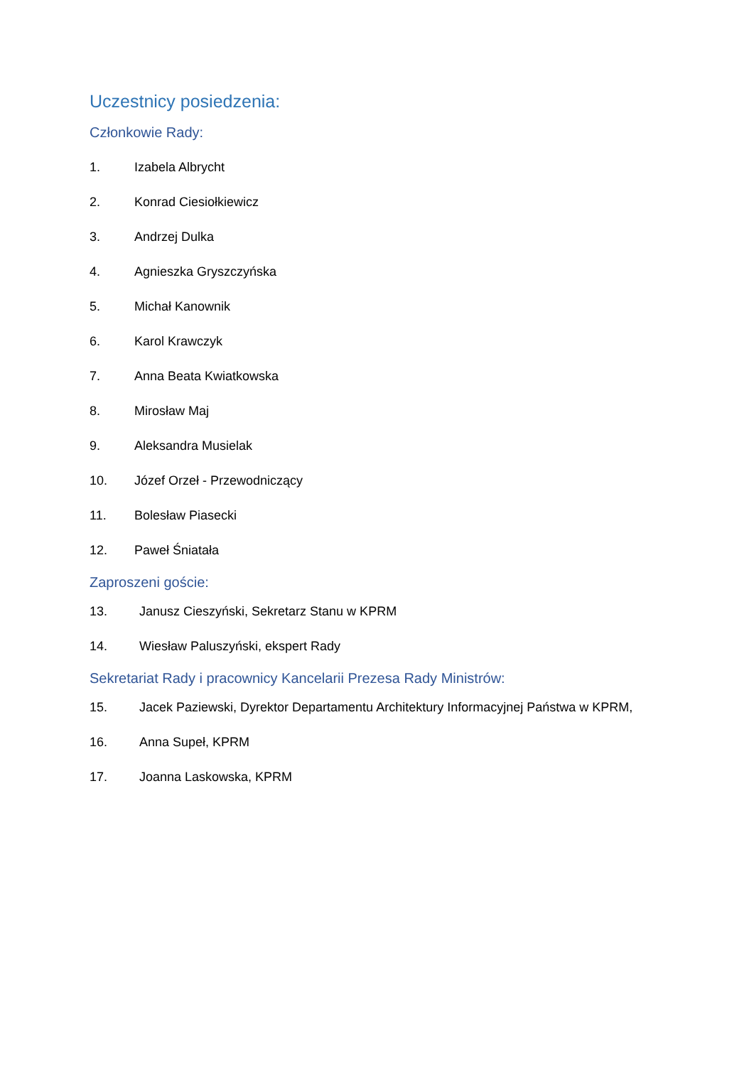Uczestnicy posiedzenia:
Członkowie Rady:
1. Izabela Albrycht
2. Konrad Ciesiołkiewicz
3. Andrzej Dulka
4. Agnieszka Gryszczyńska
5. Michał Kanownik
6. Karol Krawczyk
7. Anna Beata Kwiatkowska
8. Mirosław Maj
9. Aleksandra Musielak
10. Józef Orzeł - Przewodniczący
11. Bolesław Piasecki
12. Paweł Śniatała
Zaproszeni goście:
13. Janusz Cieszyński, Sekretarz Stanu w KPRM
14. Wiesław Paluszyński, ekspert Rady
Sekretariat Rady i pracownicy Kancelarii Prezesa Rady Ministrów:
15. Jacek Paziewski, Dyrektor Departamentu Architektury Informacyjnej Państwa w KPRM,
16. Anna Supeł, KPRM
17. Joanna Laskowska, KPRM